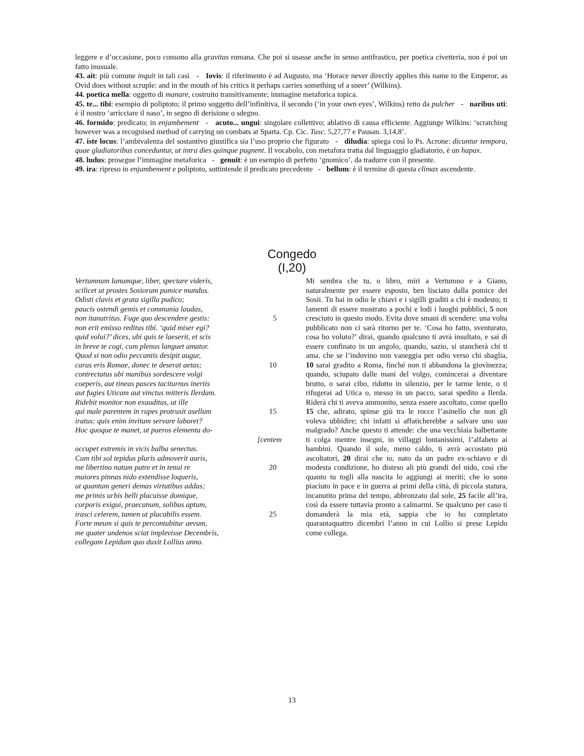leggere e d’occasione, poco consono alla gravitas romana. Che poi si usasse anche in senso antifrastico, per poetica civetteria, non è poi un fatto inusuale.
43. ait: più comune inquit in tali casi - Iovis: il riferimento è ad Augusto, ma ‘Horace never directly applies this name to the Emperor, as Ovid does without scruple: and in the mouth of his critics it perhaps carries something of a sneer’ (Wilkins).
44. poetica mella: oggetto di manare, costruito transitivamente; immagine metaforica topica.
45. te... tibi: esempio di poliptoto; il primo soggetto dell’infinitiva, il secondo (‘in your own eyes’, Wilkins) retto da pulcher - naribus uti: è il nostro ‘arricciare il naso’, in segno di derisione o sdegno.
46. formido: predicato; in enjambement - acuto... ungui: singolare collettivo; ablativo di causa efficiente. Aggiunge Wilkins: ‘scratching however was a recognised method of carrying on combats at Sparta. Cp. Cic. Tusc. 5,27,77 e Pausan. 3,14,8’.
47. iste locus: l’ambivalenza del sostantivo giustifica sia l’uso proprio che figurato - diludia: spiega così lo Ps. Acrone: dicuntur tempora, quae gladiatoribus conceduntur, ut intra dies quinque pugnent. Il vocabolo, con metafora tratta dal linguaggio gladiatorio, è un hapax.
48. ludus: prosegue l’immagine metaforica - genuit: è un esempio di perfetto ‘gnomico’, da tradurre con il presente.
49. ira: ripreso in enjambement e poliptoto, sottintende il predicato precedente - bellum: è il termine di questa climax ascendente.
Congedo
(I,20)
Vertumnum Ianumque, liber, spectare videris,
scilicet ut prostes Sosiorum pumice mundus.
Odisti clavis et grata sigilla pudico;
paucis ostendi gemis et communia laudas,
non itanutritus. Fuge quo descendere gestis: 5
non erit emisso reditus tibi. ‘quid miser egi?
quid volui?’ dices, ubi quis te laeserit, et scis
in breve te cogi, cum plenus languet amator.
Quod si non odio peccantis desipit augur,
carus eris Romae, donec te deserat aetas; 10
contrectatus ubi manibus sordescere volgi
coeperis, aut tineas pasces taciturnus inertis
aut fugies Uticam aut vinctus mitteris Ilerdam.
Ridebit monitor non exauditus, ut ille
qui male parentem in rupes protrusit asellum 15
iratus: quis enim invitum servare laboret?
Hoc quoque te manet, ut pueros elementa do-
[centem
occupet extremis in vicis balba senectus.
Cum tibi sol tepidus pluris admoverit auris,
me libertino natum patre et in tenui re 20
maiores pinnas nido extendisse loqueris,
ut quantum generi demas virtutibus addas;
me primis urbis belli placuisse domique,
corporis exigui, praecanum, solibus aptum,
irasci celerem, tamen ut placabilis essem. 25
Forte meum si quis te percontabitur aevum,
me quater undenos sciat implevisse Decembris,
collegam Lepidum quo duxit Lollius anno.
Mi sembra che tu, o libro, miri a Vertumno e a Giano, naturalmente per essere esposto, ben lisciato dalla pomice dei Sosii. Tu hai in odio le chiavi e i sigilli graditi a chi è modesto; ti lamenti di essere mostrato a pochi e lodi i luoghi pubblici, 5 non cresciuto in questo modo. Evita dove smani di scendere: una volta pubblicato non ci sarà ritorno per te. ‘Cosa ho fatto, sventurato, cosa ho voluto?’ dirai, quando qualcuno ti avrà insultato, e sai di essere confinato in un angolo, quando, sazio, si stancherà chi ti ama. che se l’indovino non vaneggia per odio verso chi sbaglia, 10 sarai gradito a Roma, finché non ti abbandona la giovinezza; quando, sciupato dalle mani del volgo, comincerai a diventare brutto, o sarai cibo, ridotto in silenzio, per le tarme lente, o ti rifugerai ad Utica o, messo in un pacco, sarai spedito a Ilerda. Riderà chi ti aveva ammonito, senza essere ascoltato, come quello 15 che, adirato, spinse giù tra le rocce l’asinello che non gli voleva ubbidire; chi infatti si affaticherebbe a salvare uno suo malgrado? Anche questo ti attende: che una vecchiaia balbettante ti colga mentre insegni, in villaggi lontanissimi, l’alfabeto ai bambini. Quando il sole, meno caldo, ti avrà accostato più ascoltatori, 20 dirai che io, nato da un padre ex-schiavo e di modesta condizione, ho disteso ali più grandi del nido, così che quanto tu togli alla nascita lo aggiungi ai meriti; che io sono piaciuto in pace e in guerra ai primi della città, di piccola statura, incanutito prima del tempo, abbronzato dal sole, 25 facile all’ira, così da essere tuttavia pronto a calmarmi. Se qualcuno per caso ti domanderà la mia età, sappia che io ho completato quarantaquattro dicembri l’anno in cui Lollio si prese Lepido come collega.
13